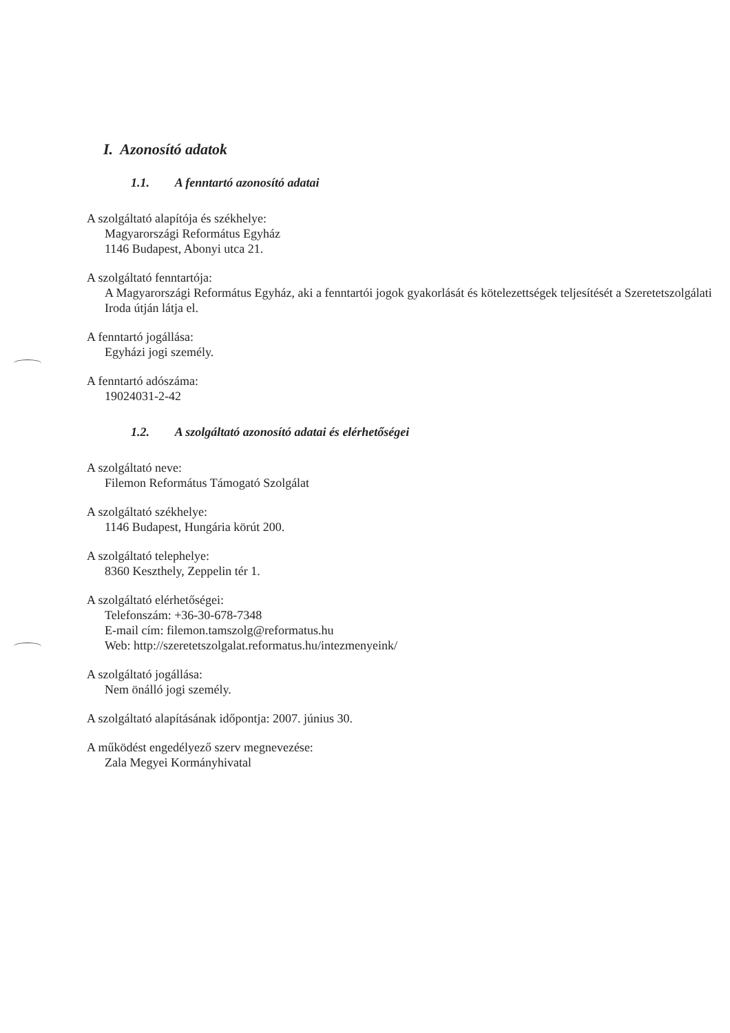I. Azonosító adatok
1.1. A fenntartó azonosító adatai
A szolgáltató alapítója és székhelye:
Magyarországi Református Egyház
1146 Budapest, Abonyi utca 21.
A szolgáltató fenntartója:
A Magyarországi Református Egyház, aki a fenntartói jogok gyakorlását és kötelezettségek teljesítését a Szeretetszolgálati Iroda útján látja el.
A fenntartó jogállása:
Egyházi jogi személy.
A fenntartó adószáma:
19024031-2-42
1.2. A szolgáltató azonosító adatai és elérhetőségei
A szolgáltató neve:
Filemon Református Támogató Szolgálat
A szolgáltató székhelye:
1146 Budapest, Hungária körút 200.
A szolgáltató telephelye:
8360 Keszthely, Zeppelin tér 1.
A szolgáltató elérhetőségei:
Telefonszám: +36-30-678-7348
E-mail cím: filemon.tamszolg@reformatus.hu
Web: http://szeretetszolgalat.reformatus.hu/intezmenyeink/
A szolgáltató jogállása:
Nem önálló jogi személy.
A szolgáltató alapításának időpontja: 2007. június 30.
A működést engedélyező szerv megnevezése:
Zala Megyei Kormányhivatal